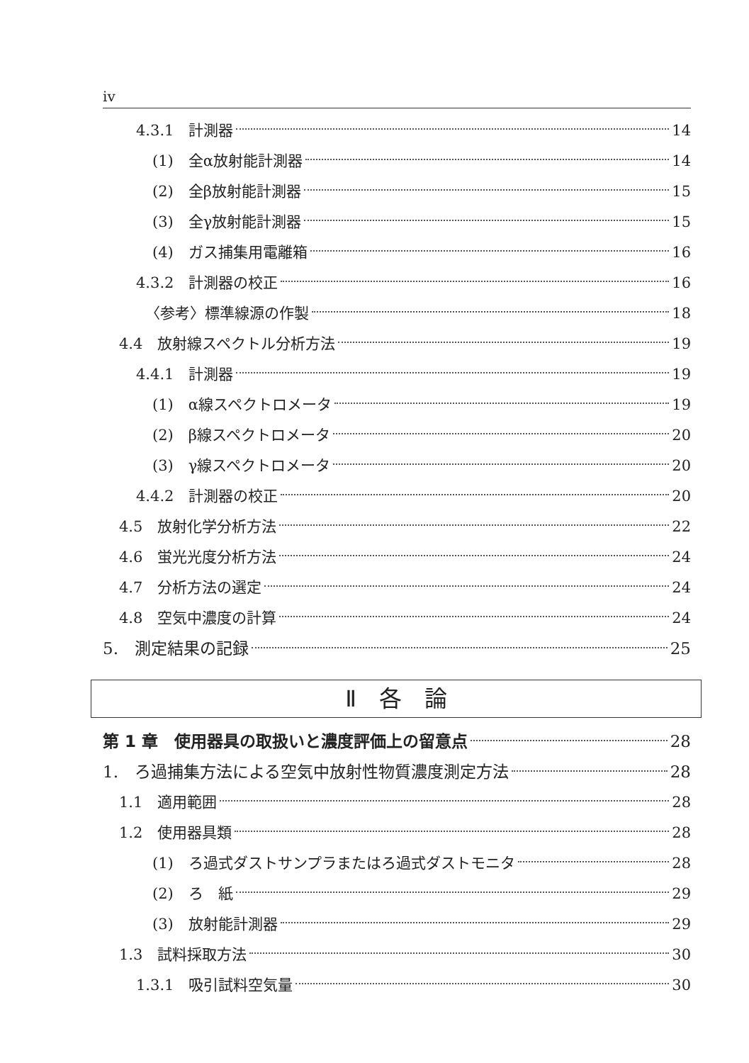iv
4.3.1　計測器 14
(1)　全α放射能計測器 14
(2)　全β放射能計測器 15
(3)　全γ放射能計測器 15
(4)　ガス捕集用電離箱 16
4.3.2　計測器の校正 16
〈参考〉標準線源の作製 18
4.4　放射線スペクトル分析方法 19
4.4.1　計測器 19
(1)　α線スペクトロメータ 19
(2)　β線スペクトロメータ 20
(3)　γ線スペクトロメータ 20
4.4.2　計測器の校正 20
4.5　放射化学分析方法 22
4.6　蛍光光度分析方法 24
4.7　分析方法の選定 24
4.8　空気中濃度の計算 24
5.　測定結果の記録 25
Ⅱ　各　論
第 1 章　使用器具の取扱いと濃度評価上の留意点 28
1.　ろ過捕集方法による空気中放射性物質濃度測定方法 28
1.1　適用範囲 28
1.2　使用器具類 28
(1)　ろ過式ダストサンプラまたはろ過式ダストモニタ 28
(2)　ろ　紙 29
(3)　放射能計測器 29
1.3　試料採取方法 30
1.3.1　吸引試料空気量 30